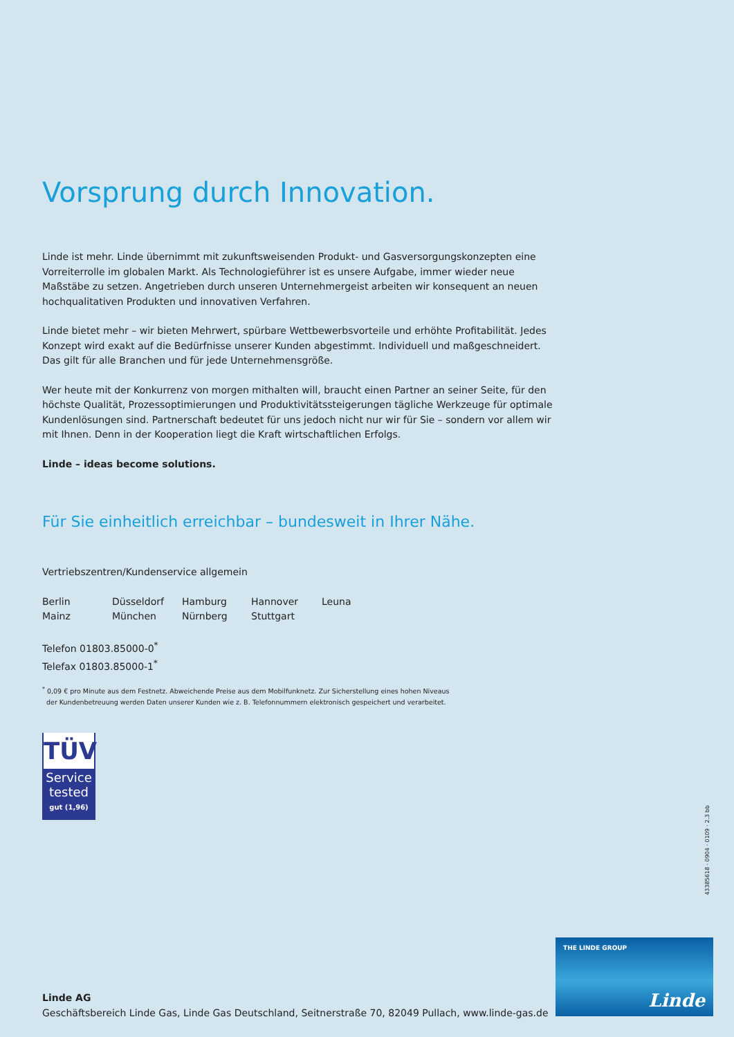Vorsprung durch Innovation.
Linde ist mehr. Linde übernimmt mit zukunftsweisenden Produkt- und Gasversorgungskonzepten eine Vorreiterrolle im globalen Markt. Als Technologieführer ist es unsere Aufgabe, immer wieder neue Maßstäbe zu setzen. Angetrieben durch unseren Unternehmergeist arbeiten wir konsequent an neuen hochqualitativen Produkten und innovativen Verfahren.
Linde bietet mehr – wir bieten Mehrwert, spürbare Wettbewerbsvorteile und erhöhte Profitabilität. Jedes Konzept wird exakt auf die Bedürfnisse unserer Kunden abgestimmt. Individuell und maßgeschneidert. Das gilt für alle Branchen und für jede Unternehmensgröße.
Wer heute mit der Konkurrenz von morgen mithalten will, braucht einen Partner an seiner Seite, für den höchste Qualität, Prozessoptimierungen und Produktivitätssteigerungen tägliche Werkzeuge für optimale Kundenlösungen sind. Partnerschaft bedeutet für uns jedoch nicht nur wir für Sie – sondern vor allem wir mit Ihnen. Denn in der Kooperation liegt die Kraft wirtschaftlichen Erfolgs.
Linde – ideas become solutions.
Für Sie einheitlich erreichbar – bundesweit in Ihrer Nähe.
Vertriebszentren/Kundenservice allgemein
Berlin Düsseldorf Hamburg Hannover Leuna Mainz München Nürnberg Stuttgart
Telefon 01803.85000-0<sup>*</sup>
Telefax 01803.85000-1<sup>*</sup>
<sup>*</sup> 0,09 € pro Minute aus dem Festnetz. Abweichende Preise aus dem Mobilfunknetz. Zur Sicherstellung eines hohen Niveaus
der Kundenbetreuung werden Daten unserer Kunden wie z. B. Telefonnummern elektronisch gespeichert und verarbeitet.
TÜV
Service
tested
gut (1,96)
43385618 · 0904 · 0109 · 2.3 bb
Linde AG
Geschäftsbereich Linde Gas, Linde Gas Deutschland, Seitnerstraße 70, 82049 Pullach, www.linde-gas.de
THE LINDE GROUP
Linde